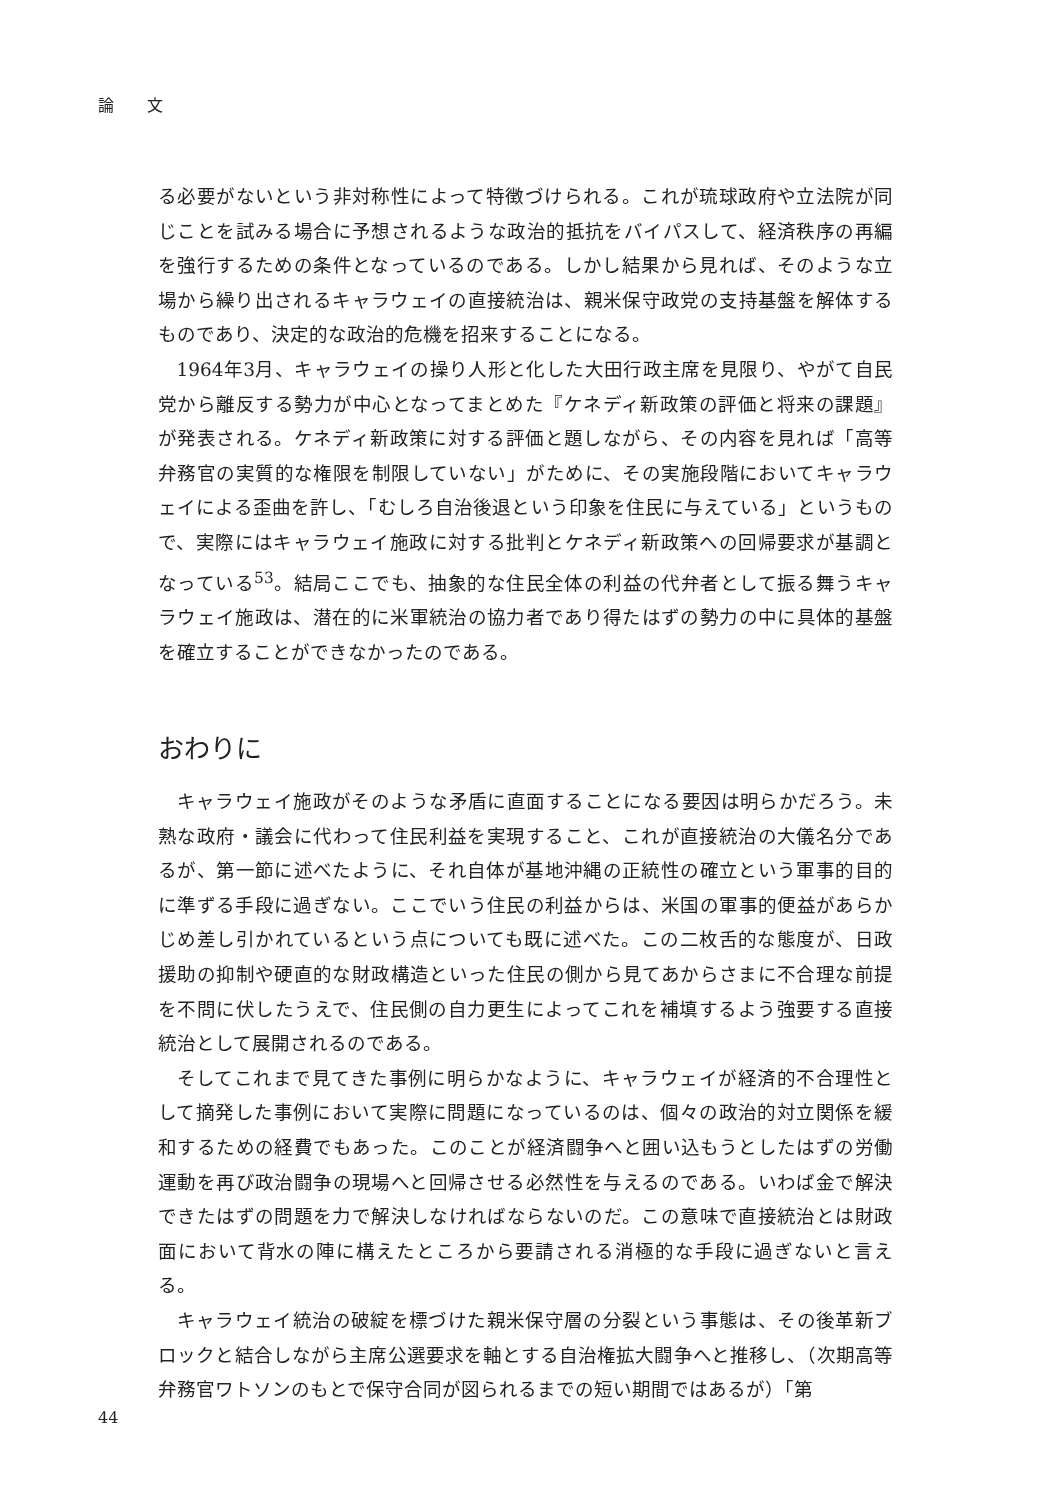論 文
る必要がないという非対称性によって特徴づけられる。これが琉球政府や立法院が同じことを試みる場合に予想されるような政治的抵抗をバイパスして、経済秩序の再編を強行するための条件となっているのである。しかし結果から見れば、そのような立場から繰り出されるキャラウェイの直接統治は、親米保守政党の支持基盤を解体するものであり、決定的な政治的危機を招来することになる。
1964年3月、キャラウェイの操り人形と化した大田行政主席を見限り、やがて自民党から離反する勢力が中心となってまとめた『ケネディ新政策の評価と将来の課題』が発表される。ケネディ新政策に対する評価と題しながら、その内容を見れば「高等弁務官の実質的な権限を制限していない」がために、その実施段階においてキャラウェイによる歪曲を許し、「むしろ自治後退という印象を住民に与えている」というもので、実際にはキャラウェイ施政に対する批判とケネディ新政策への回帰要求が基調となっている<sup>53</sup>。結局ここでも、抽象的な住民全体の利益の代弁者として振る舞うキャラウェイ施政は、潜在的に米軍統治の協力者であり得たはずの勢力の中に具体的基盤を確立することができなかったのである。
おわりに
キャラウェイ施政がそのような矛盾に直面することになる要因は明らかだろう。未熟な政府・議会に代わって住民利益を実現すること、これが直接統治の大儀名分であるが、第一節に述べたように、それ自体が基地沖縄の正統性の確立という軍事的目的に準ずる手段に過ぎない。ここでいう住民の利益からは、米国の軍事的便益があらかじめ差し引かれているという点についても既に述べた。この二枚舌的な態度が、日政援助の抑制や硬直的な財政構造といった住民の側から見てあからさまに不合理な前提を不問に伏したうえで、住民側の自力更生によってこれを補填するよう強要する直接統治として展開されるのである。
そしてこれまで見てきた事例に明らかなように、キャラウェイが経済的不合理性として摘発した事例において実際に問題になっているのは、個々の政治的対立関係を緩和するための経費でもあった。このことが経済闘争へと囲い込もうとしたはずの労働運動を再び政治闘争の現場へと回帰させる必然性を与えるのである。いわば金で解決できたはずの問題を力で解決しなければならないのだ。この意味で直接統治とは財政面において背水の陣に構えたところから要請される消極的な手段に過ぎないと言える。
キャラウェイ統治の破綻を標づけた親米保守層の分裂という事態は、その後革新ブロックと結合しながら主席公選要求を軸とする自治権拡大闘争へと推移し、（次期高等弁務官ワトソンのもとで保守合同が図られるまでの短い期間ではあるが）「第
44